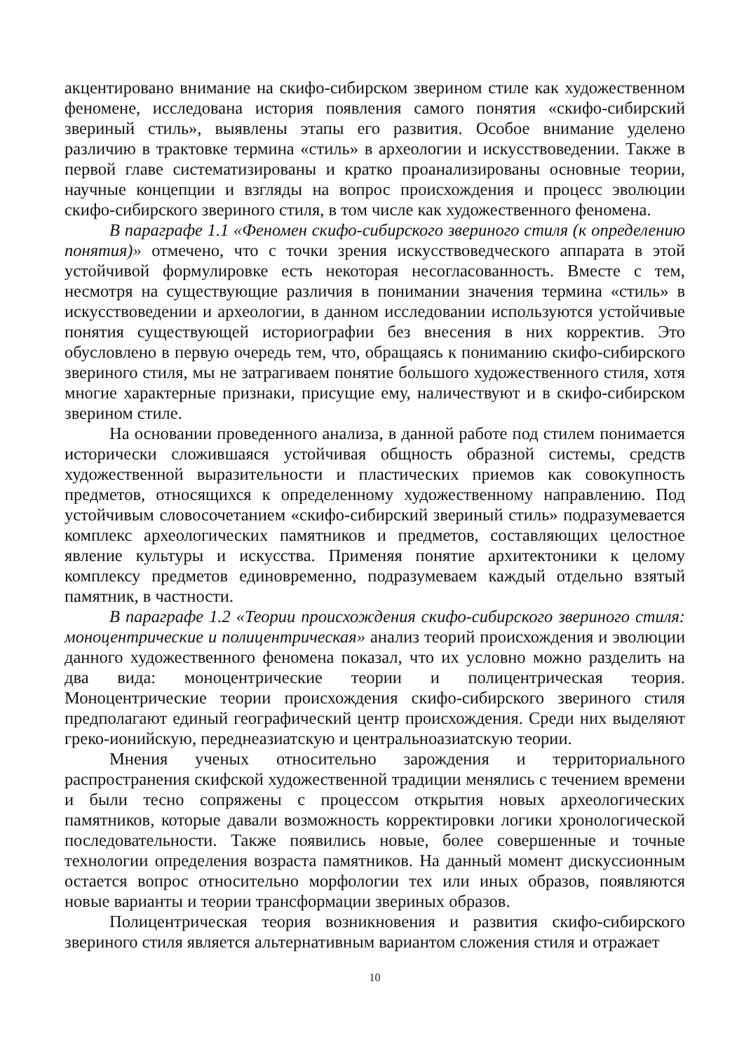акцентировано внимание на скифо-сибирском зверином стиле как художественном феномене, исследована история появления самого понятия «скифо-сибирский звериный стиль», выявлены этапы его развития. Особое внимание уделено различию в трактовке термина «стиль» в археологии и искусствоведении. Также в первой главе систематизированы и кратко проанализированы основные теории, научные концепции и взгляды на вопрос происхождения и процесс эволюции скифо-сибирского звериного стиля, в том числе как художественного феномена.
В параграфе 1.1 «Феномен скифо-сибирского звериного стиля (к определению понятия)» отмечено, что с точки зрения искусствоведческого аппарата в этой устойчивой формулировке есть некоторая несогласованность. Вместе с тем, несмотря на существующие различия в понимании значения термина «стиль» в искусствоведении и археологии, в данном исследовании используются устойчивые понятия существующей историографии без внесения в них корректив. Это обусловлено в первую очередь тем, что, обращаясь к пониманию скифо-сибирского звериного стиля, мы не затрагиваем понятие большого художественного стиля, хотя многие характерные признаки, присущие ему, наличествуют и в скифо-сибирском зверином стиле.
На основании проведенного анализа, в данной работе под стилем понимается исторически сложившаяся устойчивая общность образной системы, средств художественной выразительности и пластических приемов как совокупность предметов, относящихся к определенному художественному направлению. Под устойчивым словосочетанием «скифо-сибирский звериный стиль» подразумевается комплекс археологических памятников и предметов, составляющих целостное явление культуры и искусства. Применяя понятие архитектоники к целому комплексу предметов единовременно, подразумеваем каждый отдельно взятый памятник, в частности.
В параграфе 1.2 «Теории происхождения скифо-сибирского звериного стиля: моноцентрические и полицентрическая» анализ теорий происхождения и эволюции данного художественного феномена показал, что их условно можно разделить на два вида: моноцентрические теории и полицентрическая теория. Моноцентрические теории происхождения скифо-сибирского звериного стиля предполагают единый географический центр происхождения. Среди них выделяют греко-ионийскую, переднеазиатскую и центральноазиатскую теории.
Мнения ученых относительно зарождения и территориального распространения скифской художественной традиции менялись с течением времени и были тесно сопряжены с процессом открытия новых археологических памятников, которые давали возможность корректировки логики хронологической последовательности. Также появились новые, более совершенные и точные технологии определения возраста памятников. На данный момент дискуссионным остается вопрос относительно морфологии тех или иных образов, появляются новые варианты и теории трансформации звериных образов.
Полицентрическая теория возникновения и развития скифо-сибирского звериного стиля является альтернативным вариантом сложения стиля и отражает
10